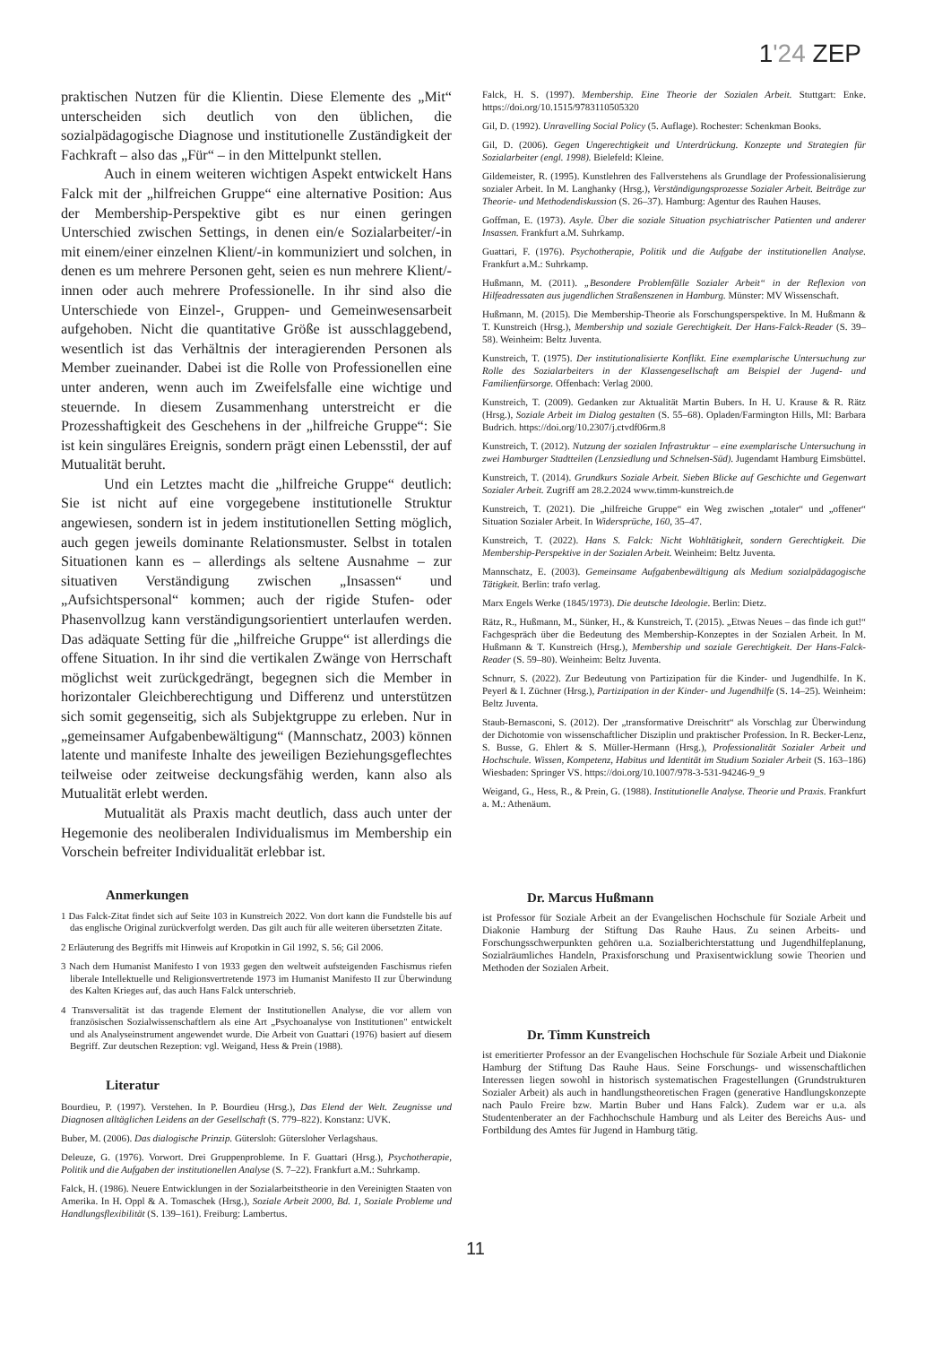1'24 ZEP
praktischen Nutzen für die Klientin. Diese Elemente des „Mit“ unterscheiden sich deutlich von den üblichen, die sozialpädagogische Diagnose und institutionelle Zuständigkeit der Fachkraft – also das „Für“ – in den Mittelpunkt stellen.
Auch in einem weiteren wichtigen Aspekt entwickelt Hans Falck mit der „hilfreichen Gruppe“ eine alternative Position: Aus der Membership-Perspektive gibt es nur einen geringen Unterschied zwischen Settings, in denen ein/e Sozialarbeiter/-in mit einem/einer einzelnen Klient/-in kommuniziert und solchen, in denen es um mehrere Personen geht, seien es nun mehrere Klient/-innen oder auch mehrere Professionelle. In ihr sind also die Unterschiede von Einzel-, Gruppen- und Gemeinwesensarbeit aufgehoben. Nicht die quantitative Größe ist ausschlaggebend, wesentlich ist das Verhältnis der interagierenden Personen als Member zueinander. Dabei ist die Rolle von Professionellen eine unter anderen, wenn auch im Zweifelsfalle eine wichtige und steuernde. In diesem Zusammenhang unterstreicht er die Prozesshaftigkeit des Geschehens in der „hilfreiche Gruppe“: Sie ist kein singuläres Ereignis, sondern prägt einen Lebensstil, der auf Mutualität beruht.
Und ein Letztes macht die „hilfreiche Gruppe“ deutlich: Sie ist nicht auf eine vorgegebene institutionelle Struktur angewiesen, sondern ist in jedem institutionellen Setting möglich, auch gegen jeweils dominante Relationsmuster. Selbst in totalen Situationen kann es – allerdings als seltene Ausnahme – zur situativen Verständigung zwischen „Insassen“ und „Aufsichtspersonal“ kommen; auch der rigide Stufen- oder Phasenvollzug kann verständigungsorientiert unterlaufen werden. Das adäquate Setting für die „hilfreiche Gruppe“ ist allerdings die offene Situation. In ihr sind die vertikalen Zwänge von Herrschaft möglichst weit zurückgedrängt, begegnen sich die Member in horizontaler Gleichberechtigung und Differenz und unterstützen sich somit gegenseitig, sich als Subjektgruppe zu erleben. Nur in „gemeinsamer Aufgabenbewältigung“ (Mannschatz, 2003) können latente und manifeste Inhalte des jeweiligen Beziehungsgeflechtes teilweise oder zeitweise deckungsfähig werden, kann also als Mutualität erlebt werden.
Mutualität als Praxis macht deutlich, dass auch unter der Hegemonie des neoliberalen Individualismus im Membership ein Vorschein befreiter Individualität erlebbar ist.
Anmerkungen
1 Das Falck-Zitat findet sich auf Seite 103 in Kunstreich 2022. Von dort kann die Fundstelle bis auf das englische Original zurückverfolgt werden. Das gilt auch für alle weiteren übersetzten Zitate.
2 Erläuterung des Begriffs mit Hinweis auf Kropotkin in Gil 1992, S. 56; Gil 2006.
3 Nach dem Humanist Manifesto I von 1933 gegen den weltweit aufsteigenden Faschismus riefen liberale Intellektuelle und Religionsvertretende 1973 im Humanist Manifesto II zur Überwindung des Kalten Krieges auf, das auch Hans Falck unterschrieb.
4 Transversalität ist das tragende Element der Institutionellen Analyse, die vor allem von französischen Sozialwissenschaftlern als eine Art „Psychoanalyse von Institutionen" entwickelt und als Analyseinstrument angewendet wurde. Die Arbeit von Guattari (1976) basiert auf diesem Begriff. Zur deutschen Rezeption: vgl. Weigand, Hess & Prein (1988).
Literatur
Bourdieu, P. (1997). Verstehen. In P. Bourdieu (Hrsg.), Das Elend der Welt. Zeugnisse und Diagnosen alltäglichen Leidens an der Gesellschaft (S. 779–822). Konstanz: UVK.
Buber, M. (2006). Das dialogische Prinzip. Gütersloh: Gütersloher Verlagshaus.
Deleuze, G. (1976). Vorwort. Drei Gruppenprobleme. In F. Guattari (Hrsg.), Psychotherapie, Politik und die Aufgaben der institutionellen Analyse (S. 7–22). Frankfurt a.M.: Suhrkamp.
Falck, H. (1986). Neuere Entwicklungen in der Sozialarbeitstheorie in den Vereinigten Staaten von Amerika. In H. Oppl & A. Tomaschek (Hrsg.), Soziale Arbeit 2000, Bd. 1, Soziale Probleme und Handlungsflexibilität (S. 139–161). Freiburg: Lambertus.
Falck, H. S. (1997). Membership. Eine Theorie der Sozialen Arbeit. Stuttgart: Enke. https://doi.org/10.1515/9783110505320
Gil, D. (1992). Unravelling Social Policy (5. Auflage). Rochester: Schenkman Books.
Gil, D. (2006). Gegen Ungerechtigkeit und Unterdrückung. Konzepte und Strategien für Sozialarbeiter (engl. 1998). Bielefeld: Kleine.
Gildemeister, R. (1995). Kunstlehren des Fallverstehens als Grundlage der Professionalisierung sozialer Arbeit. In M. Langhanky (Hrsg.), Verständigungsprozesse Sozialer Arbeit. Beiträge zur Theorie- und Methodendiskussion (S. 26–37). Hamburg: Agentur des Rauhen Hauses.
Goffman, E. (1973). Asyle. Über die soziale Situation psychiatrischer Patienten und anderer Insassen. Frankfurt a.M. Suhrkamp.
Guattari, F. (1976). Psychotherapie, Politik und die Aufgabe der institutionellen Analyse. Frankfurt a.M.: Suhrkamp.
Hußmann, M. (2011). „Besondere Problemfälle Sozialer Arbeit“ in der Reflexion von Hilfeadressaten aus jugendlichen Straßenszenen in Hamburg. Münster: MV Wissenschaft.
Hußmann, M. (2015). Die Membership-Theorie als Forschungsperspektive. In M. Hußmann & T. Kunstreich (Hrsg.), Membership und soziale Gerechtigkeit. Der Hans-Falck-Reader (S. 39–58). Weinheim: Beltz Juventa.
Kunstreich, T. (1975). Der institutionalisierte Konflikt. Eine exemplarische Untersuchung zur Rolle des Sozialarbeiters in der Klassengesellschaft am Beispiel der Jugend- und Familienfürsorge. Offenbach: Verlag 2000.
Kunstreich, T. (2009). Gedanken zur Aktualität Martin Bubers. In H. U. Krause & R. Rätz (Hrsg.), Soziale Arbeit im Dialog gestalten (S. 55–68). Opladen/Farmington Hills, MI: Barbara Budrich. https://doi.org/10.2307/j.ctvdf06rm.8
Kunstreich, T. (2012). Nutzung der sozialen Infrastruktur – eine exemplarische Untersuchung in zwei Hamburger Stadtteilen (Lenzsiedlung und Schnelsen-Süd). Jugendamt Hamburg Eimsbüttel.
Kunstreich, T. (2014). Grundkurs Soziale Arbeit. Sieben Blicke auf Geschichte und Gegenwart Sozialer Arbeit. Zugriff am 28.2.2024 www.timm-kunstreich.de
Kunstreich, T. (2021). Die „hilfreiche Gruppe“ ein Weg zwischen „totaler“ und „offener“ Situation Sozialer Arbeit. In Widersprüche, 160, 35–47.
Kunstreich, T. (2022). Hans S. Falck: Nicht Wohltätigkeit, sondern Gerechtigkeit. Die Membership-Perspektive in der Sozialen Arbeit. Weinheim: Beltz Juventa.
Mannschatz, E. (2003). Gemeinsame Aufgabenbewältigung als Medium sozialpädagogische Tätigkeit. Berlin: trafo verlag.
Marx Engels Werke (1845/1973). Die deutsche Ideologie. Berlin: Dietz.
Rätz, R., Hußmann, M., Sünker, H., & Kunstreich, T. (2015). „Etwas Neues – das finde ich gut!“ Fachgespräch über die Bedeutung des Membership-Konzeptes in der Sozialen Arbeit. In M. Hußmann & T. Kunstreich (Hrsg.), Membership und soziale Gerechtigkeit. Der Hans-Falck-Reader (S. 59–80). Weinheim: Beltz Juventa.
Schnurr, S. (2022). Zur Bedeutung von Partizipation für die Kinder- und Jugendhilfe. In K. Peyerl & I. Züchner (Hrsg.), Partizipation in der Kinder- und Jugendhilfe (S. 14–25). Weinheim: Beltz Juventa.
Staub-Bernasconi, S. (2012). Der „transformative Dreischritt“ als Vorschlag zur Überwindung der Dichotomie von wissenschaftlicher Disziplin und praktischer Profession. In R. Becker-Lenz, S. Busse, G. Ehlert & S. Müller-Hermann (Hrsg.), Professionalität Sozialer Arbeit und Hochschule. Wissen, Kompetenz, Habitus und Identität im Studium Sozialer Arbeit (S. 163–186) Wiesbaden: Springer VS. https://doi.org/10.1007/978-3-531-94246-9_9
Weigand, G., Hess, R., & Prein, G. (1988). Institutionelle Analyse. Theorie und Praxis. Frankfurt a. M.: Athenäum.
Dr. Marcus Hußmann
ist Professor für Soziale Arbeit an der Evangelischen Hochschule für Soziale Arbeit und Diakonie Hamburg der Stiftung Das Rauhe Haus. Zu seinen Arbeits- und Forschungsschwerpunkten gehören u.a. Sozialberichterstattung und Jugendhilfeplanung, Sozialräumliches Handeln, Praxisforschung und Praxisentwicklung sowie Theorien und Methoden der Sozialen Arbeit.
Dr. Timm Kunstreich
ist emeritierter Professor an der Evangelischen Hochschule für Soziale Arbeit und Diakonie Hamburg der Stiftung Das Rauhe Haus. Seine Forschungs- und wissenschaftlichen Interessen liegen sowohl in historisch systematischen Fragestellungen (Grundstrukturen Sozialer Arbeit) als auch in handlungstheoretischen Fragen (generative Handlungskonzepte nach Paulo Freire bzw. Martin Buber und Hans Falck). Zudem war er u.a. als Studentenberater an der Fachhochschule Hamburg und als Leiter des Bereichs Aus- und Fortbildung des Amtes für Jugend in Hamburg tätig.
11